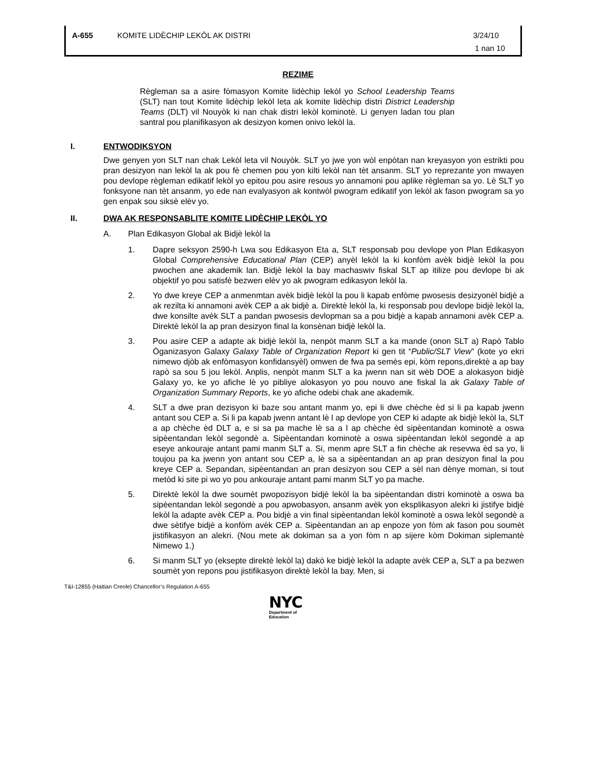A-655 KOMITE LIDÈCHIP LEKÒL AK DISTRI 3/24/10
1 nan 10
REZIME
Règleman sa a asire fòmasyon Komite lidèchip lekòl yo School Leadership Teams (SLT) nan tout Komite lidèchip lekòl leta ak komite lidèchip distri District Leadership Teams (DLT) vil Nouyòk ki nan chak distri lekòl kominotè. Li genyen ladan tou plan santral pou planifikasyon ak desizyon komen onivo lekòl la.
I. ENTWODIKSYON
Dwe genyen yon SLT nan chak Lekòl leta vil Nouyòk. SLT yo jwe yon wòl enpòtan nan kreyasyon yon estrikti pou pran desizyon nan lekòl la ak pou fè chemen pou yon kilti lekòl nan tèt ansanm. SLT yo reprezante yon mwayen pou devlope règleman edikatif lekòl yo epitou pou asire resous yo annamoni pou aplike règleman sa yo. Lè SLT yo fonksyone nan tèt ansanm, yo ede nan evalyasyon ak kontwòl pwogram edikatif yon lekòl ak fason pwogram sa yo gen enpak sou siksè elèv yo.
II. DWA AK RESPONSABLITE KOMITE LIDÈCHIP LEKÒL YO
A. Plan Edikasyon Global ak Bidjè lekòl la
1. Dapre seksyon 2590-h Lwa sou Edikasyon Eta a, SLT responsab pou devlope yon Plan Edikasyon Global Comprehensive Educational Plan (CEP) anyèl lekòl la ki konfòm avèk bidjè lekòl la pou pwochen ane akademik lan. Bidjè lekòl la bay machaswiv fiskal SLT ap itilize pou devlope bi ak objektif yo pou satisfè bezwen elèv yo ak pwogram edikasyon lekòl la.
2. Yo dwe kreye CEP a anmenmtan avèk bidjè lekòl la pou li kapab enfòme pwosesis desizyonèl bidjè a ak rezilta ki annamoni avèk CEP a ak bidjè a. Direktè lekòl la, ki responsab pou devlope bidjè lekòl la, dwe konsilte avèk SLT a pandan pwosesis devlopman sa a pou bidjè a kapab annamoni avèk CEP a. Direktè lekòl la ap pran desizyon final la konsènan bidjè lekòl la.
3. Pou asire CEP a adapte ak bidjè lekòl la, nenpòt manm SLT a ka mande (onon SLT a) Rapò Tablo Òganizasyon Galaxy Galaxy Table of Organization Report ki gen tit “Public/SLT View” (kote yo ekri nimewo djòb ak enfòmasyon konfidansyèl) omwen de fwa pa semès epi, kòm repons,direktè a ap bay rapò sa sou 5 jou lekòl. Anplis, nenpòt manm SLT a ka jwenn nan sit wèb DOE a alokasyon bidjè Galaxy yo, ke yo afiche lè yo pibliye alokasyon yo pou nouvo ane fiskal la ak Galaxy Table of Organization Summary Reports, ke yo afiche odebi chak ane akademik.
4. SLT a dwe pran dezisyon ki baze sou antant manm yo, epi li dwe chèche èd si li pa kapab jwenn antant sou CEP a. Si li pa kapab jwenn antant lè l ap devlope yon CEP ki adapte ak bidjè lekòl la, SLT a ap chèche èd DLT a, e si sa pa mache lè sa a l ap chèche èd sipèentandan kominotè a oswa sipèentandan lekòl segondè a. Sipèentandan kominotè a oswa sipèentandan lekòl segondè a ap eseye ankouraje antant pami manm SLT a. Si, menm apre SLT a fin chèche ak resevwa èd sa yo, li toujou pa ka jwenn yon antant sou CEP a, lè sa a sipèentandan an ap pran desizyon final la pou kreye CEP a. Sepandan, sipèentandan an pran desizyon sou CEP a sèl nan dènye moman, si tout metòd ki site pi wo yo pou ankouraje antant pami manm SLT yo pa mache.
5. Direktè lekòl la dwe soumèt pwopozisyon bidjè lekòl la ba sipèentandan distri kominotè a oswa ba sipèentandan lekòl segondè a pou apwobasyon, ansanm avèk yon eksplikasyon alekri ki jistifye bidjè lekòl la adapte avèk CEP a. Pou bidjè a vin final sipèentandan lekòl kominotè a oswa lekòl segondè a dwe sètifye bidjè a konfòm avèk CEP a. Sipèentandan an ap enpoze yon fòm ak fason pou soumèt jistifikasyon an alekri. (Nou mete ak dokiman sa a yon fòm n ap sijere kòm Dokiman siplemantè Nimewo 1.)
6. Si manm SLT yo (eksepte direktè lekòl la) dakò ke bidjè lekòl la adapte avèk CEP a, SLT a pa bezwen soumèt yon repons pou jistifikasyon direktè lekòl la bay. Men, si
T&I-12855 (Haitian Creole) Chancellor’s Regulation A-655
NYC
Department of
Education